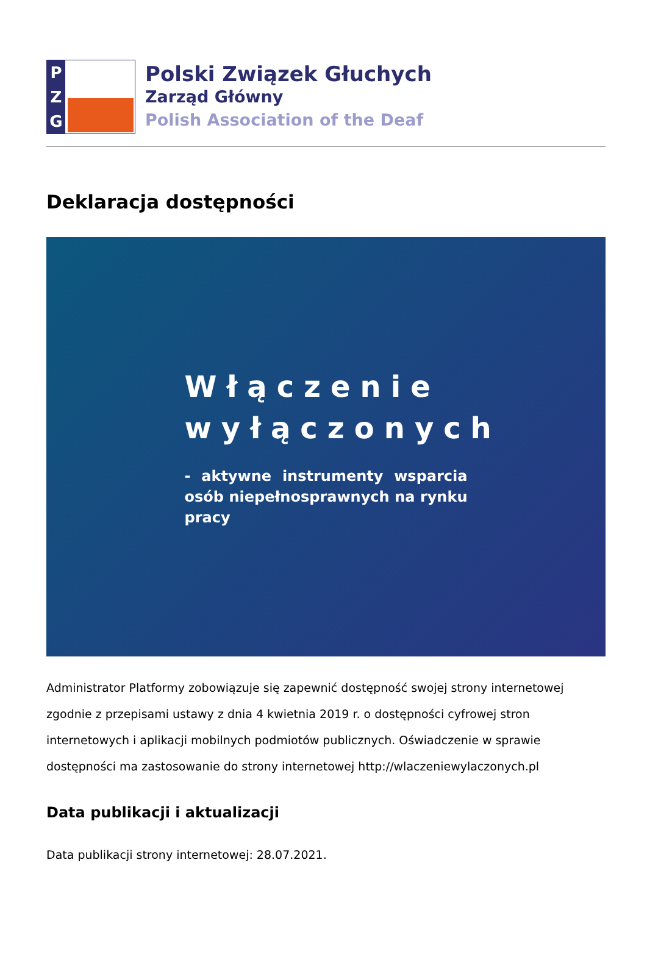P
Z
G
Polski Związek Głuchych
Zarząd Główny
Polish Association of the Deaf
Deklaracja dostępności
Włączenie wyłączonych
- aktywne instrumenty wsparcia osób niepełnosprawnych na rynku pracy
Administrator Platformy zobowiązuje się zapewnić dostępność swojej strony internetowej zgodnie z przepisami ustawy z dnia 4 kwietnia 2019 r. o dostępności cyfrowej stron internetowych i aplikacji mobilnych podmiotów publicznych. Oświadczenie w sprawie dostępności ma zastosowanie do strony internetowej http://wlaczeniewylaczonych.pl
Data publikacji i aktualizacji
Data publikacji strony internetowej: 28.07.2021.